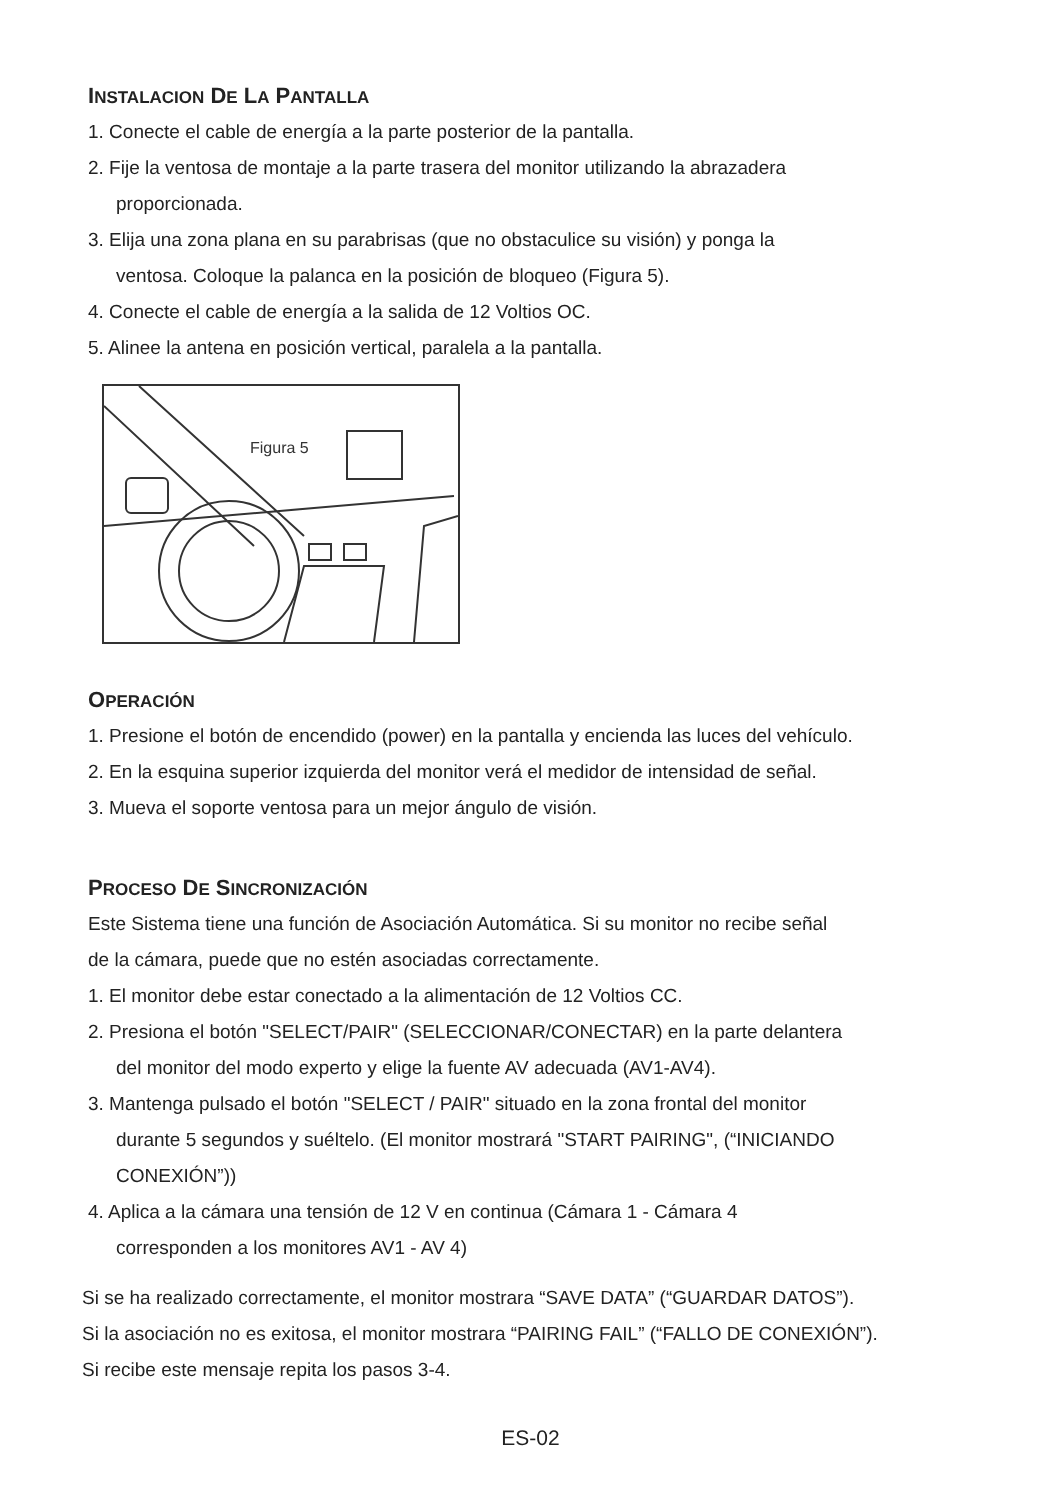INSTALACION DE LA PANTALLA
1. Conecte el cable de energía a la parte posterior de la pantalla.
2. Fije la ventosa de montaje a la parte trasera del monitor utilizando la abrazadera
proporcionada.
3. Elija una zona plana en su parabrisas (que no obstaculice su visión) y ponga la
ventosa. Coloque la palanca en la posición de bloqueo (Figura 5).
4. Conecte el cable de energía a la salida de 12 Voltios OC.
5. Alinee la antena en posición vertical, paralela a la pantalla.
Figura 5
OPERACIÓN
1. Presione el botón de encendido (power) en la pantalla y encienda las luces del vehículo.
2. En la esquina superior izquierda del monitor verá el medidor de intensidad de señal.
3. Mueva el soporte ventosa para un mejor ángulo de visión.
PROCESO DE SINCRONIZACIÓN
Este Sistema tiene una función de Asociación Automática. Si su monitor no recibe señal
de la cámara, puede que no estén asociadas correctamente.
1. El monitor debe estar conectado a la alimentación de 12 Voltios CC.
2. Presiona el botón "SELECT/PAIR" (SELECCIONAR/CONECTAR) en la parte delantera
del monitor del modo experto y elige la fuente AV adecuada (AV1-AV4).
3. Mantenga pulsado el botón "SELECT / PAIR" situado en la zona frontal del monitor
durante 5 segundos y suéltelo. (El monitor mostrará "START PAIRING", (“INICIANDO
CONEXIÓN”))
4. Aplica a la cámara una tensión de 12 V en continua (Cámara 1 - Cámara 4
corresponden a los monitores AV1 - AV 4)
Si se ha realizado correctamente, el monitor mostrara “SAVE DATA” (“GUARDAR DATOS”).
Si la asociación no es exitosa, el monitor mostrara “PAIRING FAIL” (“FALLO DE CONEXIÓN”).
Si recibe este mensaje repita los pasos 3-4.
ES-02